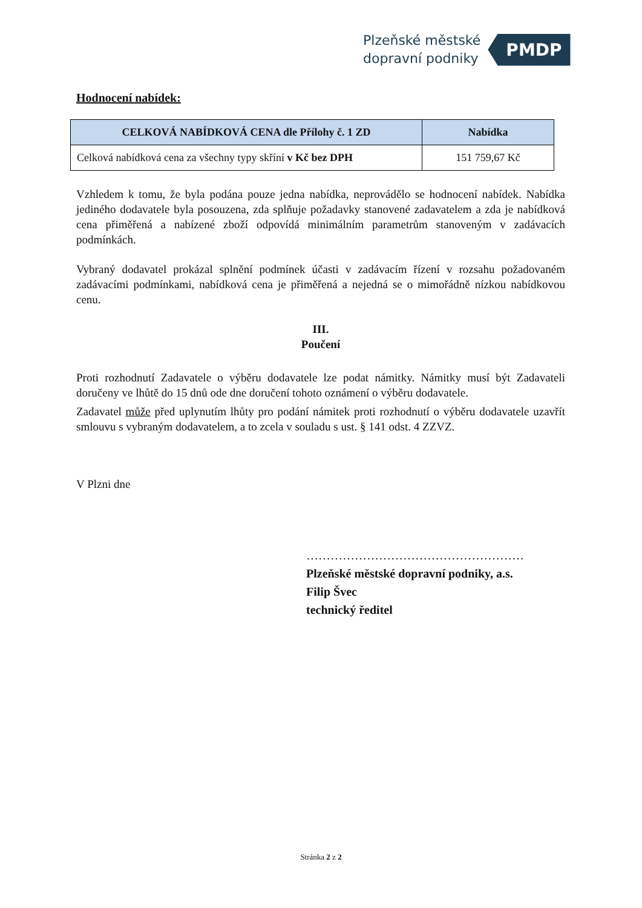Plzeňské městské
dopravní podniky
PMDP
Hodnocení nabídek:
| CELKOVÁ NABÍDKOVÁ CENA dle Přílohy č. 1 ZD | Nabídka |
| --- | --- |
| Celková nabídková cena za všechny typy skříní v Kč bez DPH | 151 759,67 Kč |
Vzhledem k tomu, že byla podána pouze jedna nabídka, neprovádělo se hodnocení nabídek. Nabídka jediného dodavatele byla posouzena, zda splňuje požadavky stanovené zadavatelem a zda je nabídková cena přiměřená a nabízené zboží odpovídá minimálním parametrům stanoveným v zadávacích podmínkách.
Vybraný dodavatel prokázal splnění podmínek účasti v zadávacím řízení v rozsahu požadovaném zadávacími podmínkami, nabídková cena je přiměřená a nejedná se o mimořádně nízkou nabídkovou cenu.
III.
Poučení
Proti rozhodnutí Zadavatele o výběru dodavatele lze podat námitky. Námitky musí být Zadavateli doručeny ve lhůtě do 15 dnů ode dne doručení tohoto oznámení o výběru dodavatele.
Zadavatel může před uplynutím lhůty pro podání námitek proti rozhodnutí o výběru dodavatele uzavřít smlouvu s vybraným dodavatelem, a to zcela v souladu s ust. § 141 odst. 4 ZZVZ.
V Plzni dne
………………………………………………
Plzeňské městské dopravní podniky, a.s.
Filip Švec
technický ředitel
Stránka 2 z 2